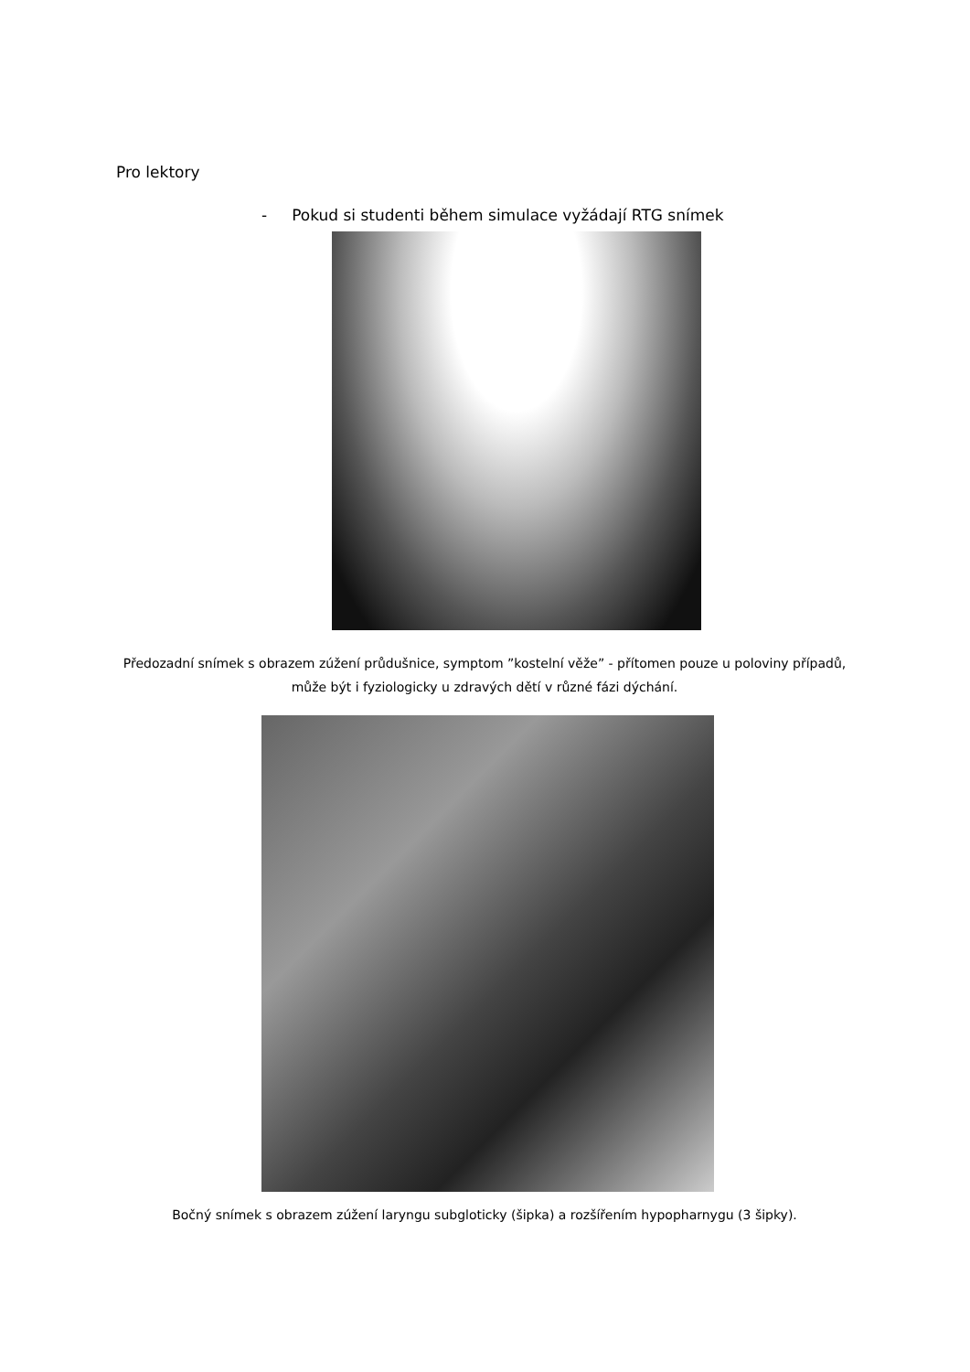Pro lektory
- Pokud si studenti během simulace vyžádají RTG snímek
Předozadní snímek s obrazem zúžení průdušnice, symptom ”kostelní věže” - přítomen pouze u poloviny případů, může být i fyziologicky u zdravých dětí v různé fázi dýchání.
Bočný snímek s obrazem zúžení laryngu subgloticky (šipka) a rozšířením hypopharnygu (3 šipky).